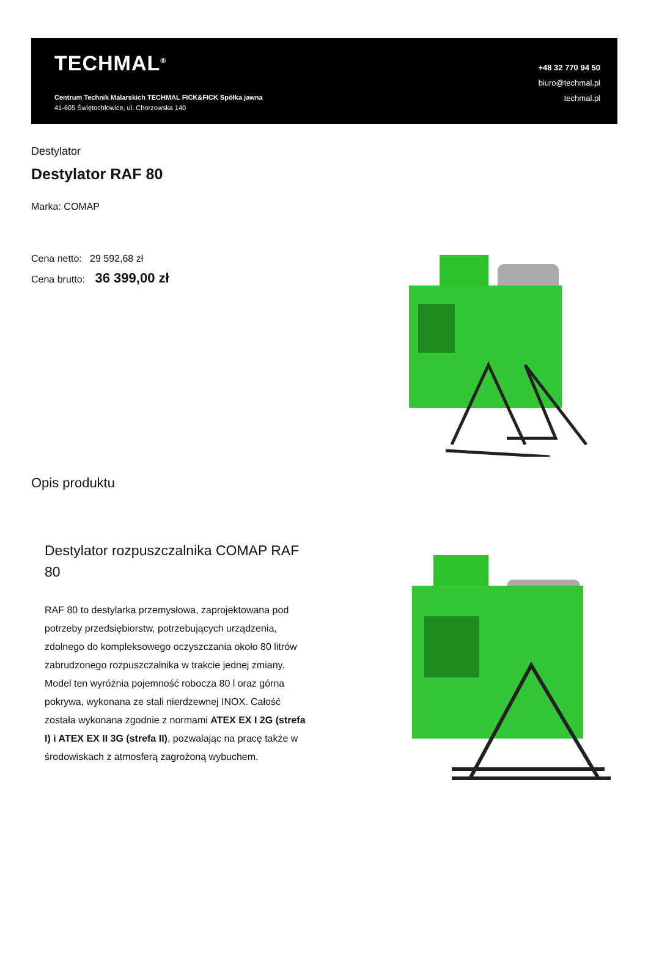TECHMAL<sup>®</sup>
Centrum Technik Malarskich TECHMAL FICK&FICK Spółka jawna
41-605 Świętochłowice, ul. Chorzowska 140
+48 32 770 94 50
biuro@techmal.pl
techmal.pl
Destylator
Destylator RAF 80
Marka: COMAP
Cena netto: 29 592,68 zł
Cena brutto: 36 399,00 zł
Opis produktu
Destylator rozpuszczalnika COMAP RAF 80
RAF 80 to destylarka przemysłowa, zaprojektowana pod potrzeby przedsiębiorstw, potrzebujących urządzenia, zdolnego do kompleksowego oczyszczania około 80 litrów zabrudzonego rozpuszczalnika w trakcie jednej zmiany. Model ten wyróżnia pojemność robocza 80 l oraz górna pokrywa, wykonana ze stali nierdzewnej INOX. Całość została wykonana zgodnie z normami ATEX EX I 2G (strefa I) i ATEX EX II 3G (strefa II), pozwalając na pracę także w środowiskach z atmosferą zagrożoną wybuchem.